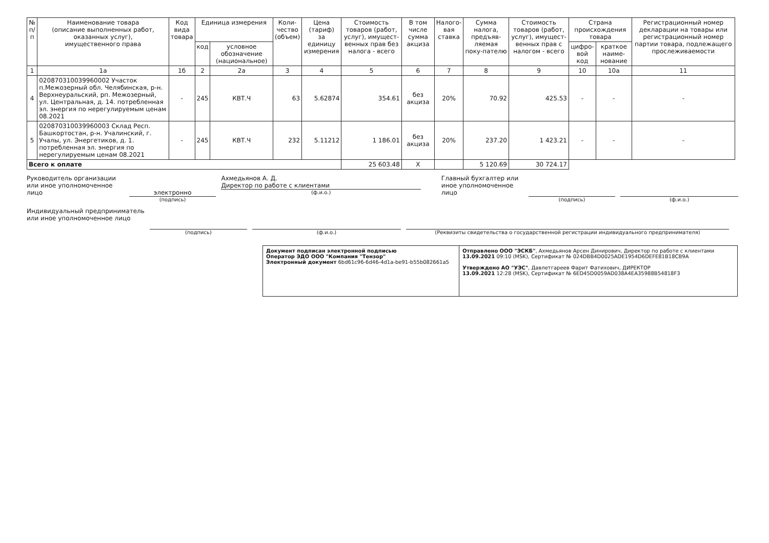| № п/п | Наименование товара (описание выполненных работ, оказанных услуг), имущественного права | Код вида товара | Единица измерения | | Коли- чество (объем) | Цена (тариф) за единицу измерения | Стоимость товаров (работ, услуг), имущест-венных прав без налога - всего | В том числе сумма акциза | Налого- вая ставка | Сумма налога, предъяв-ляемая поку-пателю | Стоимость товаров (работ, услуг), имущест-венных прав с налогом - всего | Страна происхождения товара | | Регистрационный номер декларации на товары или регистрационный номер партии товара, подлежащего прослеживаемости |
| --- | --- | --- | --- | --- | --- | --- | --- | --- | --- | --- | --- | --- | --- | --- |
| | | | код | условное обозначение (национальное) | | | | | | | | цифро- вой код | краткое наиме-нование | |
| 1 | 1а | 1б | 2 | 2а | 3 | 4 | 5 | 6 | 7 | 8 | 9 | 10 | 10а | 11 |
| 4 | 020870310039960002 Участок п.Межозерный обл. Челябинская, р-н. Верхнеуральский, рп. Межозерный, ул. Центральная, д. 14. потребленная эл. энергия по нерегулируемым ценам 08.2021 | - | 245 | КВТ.Ч | 63 | 5.62874 | 354.61 | без акциза | 20% | 70.92 | 425.53 | - | - | - |
| 5 | 020870310039960003 Склад Респ. Башкортостан, р-н. Учалинский, г. Учалы, ул. Энергетиков, д. 1. потребленная эл. энергия по нерегулируемым ценам 08.2021 | - | 245 | КВТ.Ч | 232 | 5.11212 | 1 186.01 | без акциза | 20% | 237.20 | 1 423.21 | - | - | - |
| Всего к оплате | | | | | | | 25 603.48 | X | | 5 120.69 | 30 724.17 | | | |
Руководитель организации или иное уполномоченное лицо
электронно
(подпись)
Ахмедьянов А. Д.
Директор по работе с клиентами
(ф.и.о.)
Главный бухгалтер или иное уполномоченное лицо
(подпись) (ф.и.о.)
Индивидуальный предприниматель или иное уполномоченное лицо
(подпись) (ф.и.о.) (Реквизиты свидетельства о государственной регистрации индивидуального предпринимателя)
Документ подписан электронной подписью
Оператор ЭДО ООО "Компания "Тензор"
Электронный документ 6bd61c96-6d46-4d1a-be91-b55b082661a5
Отправлено ООО "ЭСКБ", Ахмедьянов Арсен Динирович, Директор по работе с клиентами
13.09.2021 09:10 (MSK), Сертификат № 024DBB4D0025ADE1954D6DEFE81B18CB9A
Утверждено АО "УЭС", Давлетгареев Фарит Фатихович, ДИРЕКТОР
13.09.2021 12:28 (MSK), Сертификат № 6ED45D0059AD038A4EA35988B54818F3